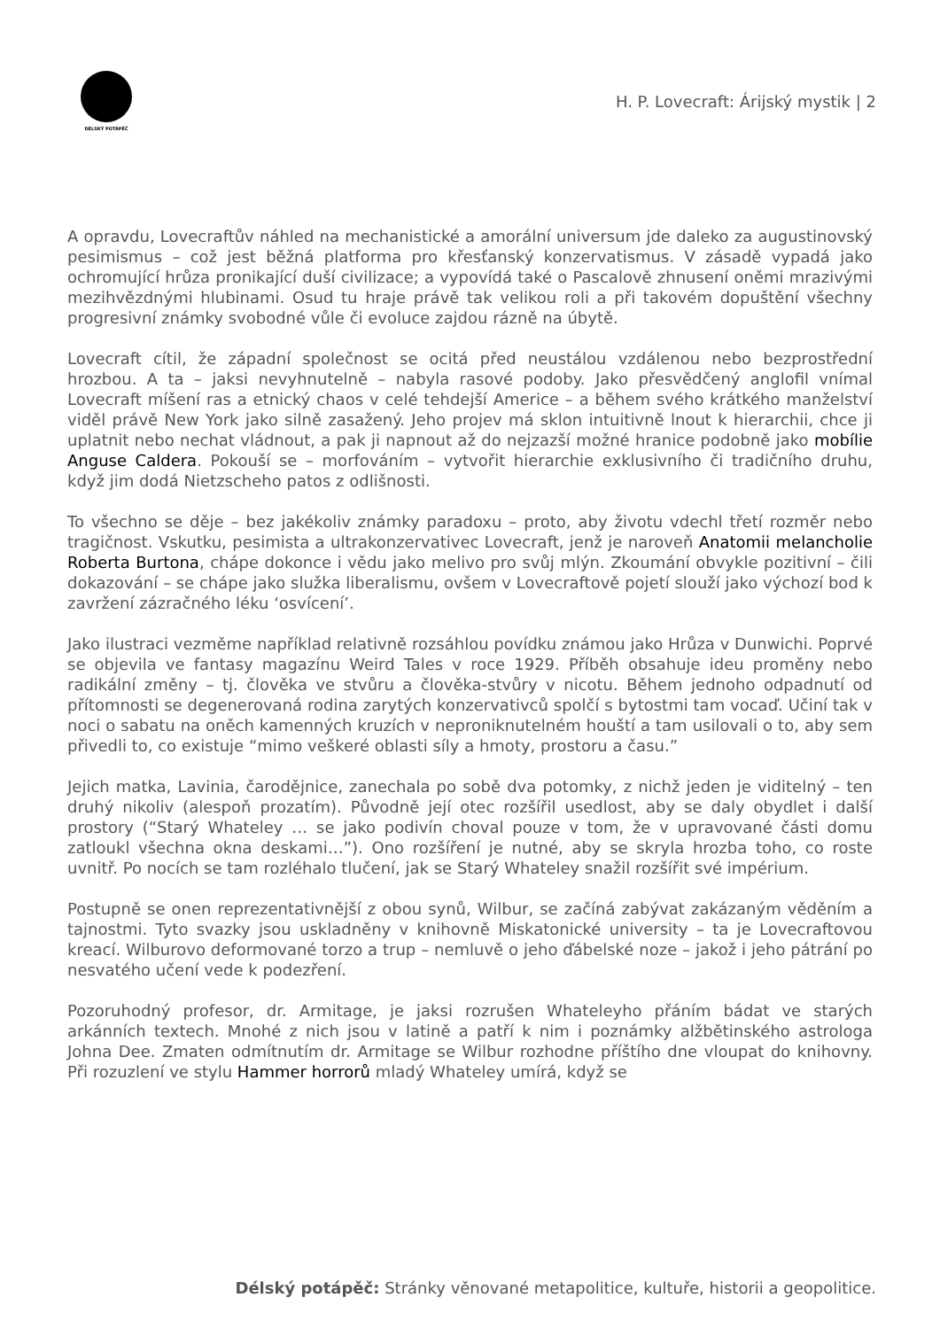DÉLSKÝ POTÁPĚČ
H. P. Lovecraft: Árijský mystik | 2
A opravdu, Lovecraftův náhled na mechanistické a amorální universum jde daleko za augustinovský pesimismus – což jest běžná platforma pro křesťanský konzervatismus. V zásadě vypadá jako ochromující hrůza pronikající duší civilizace; a vypovídá také o Pascalově zhnusení oněmi mrazivými mezihvězdnými hlubinami. Osud tu hraje právě tak velikou roli a při takovém dopuštění všechny progresivní známky svobodné vůle či evoluce zajdou rázně na úbytě.
Lovecraft cítil, že západní společnost se ocitá před neustálou vzdálenou nebo bezprostřední hrozbou. A ta – jaksi nevyhnutelně – nabyla rasové podoby. Jako přesvědčený anglofil vnímal Lovecraft míšení ras a etnický chaos v celé tehdejší Americe – a během svého krátkého manželství viděl právě New York jako silně zasažený. Jeho projev má sklon intuitivně lnout k hierarchii, chce ji uplatnit nebo nechat vládnout, a pak ji napnout až do nejzazší možné hranice podobně jako mobílie Anguse Caldera. Pokouší se – morfováním – vytvořit hierarchie exklusivního či tradičního druhu, když jim dodá Nietzscheho patos z odlišnosti.
To všechno se děje – bez jakékoliv známky paradoxu – proto, aby životu vdechl třetí rozměr nebo tragičnost. Vskutku, pesimista a ultrakonzervativec Lovecraft, jenž je naroveň Anatomii melancholie Roberta Burtona, chápe dokonce i vědu jako melivo pro svůj mlýn. Zkoumání obvykle pozitivní – čili dokazování – se chápe jako služka liberalismu, ovšem v Lovecraftově pojetí slouží jako výchozí bod k zavržení zázračného léku ‘osvícení’.
Jako ilustraci vezměme například relativně rozsáhlou povídku známou jako Hrůza v Dunwichi. Poprvé se objevila ve fantasy magazínu Weird Tales v roce 1929. Příběh obsahuje ideu proměny nebo radikální změny – tj. člověka ve stvůru a člověka-stvůry v nicotu. Během jednoho odpadnutí od přítomnosti se degenerovaná rodina zarytých konzervativců spolčí s bytostmi tam vocaď. Učiní tak v noci o sabatu na oněch kamenných kruzích v neproniknutelném houští a tam usilovali o to, aby sem přivedli to, co existuje “mimo veškeré oblasti síly a hmoty, prostoru a času.”
Jejich matka, Lavinia, čarodějnice, zanechala po sobě dva potomky, z nichž jeden je viditelný – ten druhý nikoliv (alespoň prozatím). Původně její otec rozšířil usedlost, aby se daly obydlet i další prostory (“Starý Whateley … se jako podivín choval pouze v tom, že v upravované části domu zatloukl všechna okna deskami…”). Ono rozšíření je nutné, aby se skryla hrozba toho, co roste uvnitř. Po nocích se tam rozléhalo tlučení, jak se Starý Whateley snažil rozšířit své impérium.
Postupně se onen reprezentativnější z obou synů, Wilbur, se začíná zabývat zakázaným věděním a tajnostmi. Tyto svazky jsou uskladněny v knihovně Miskatonické university – ta je Lovecraftovou kreací. Wilburovo deformované torzo a trup – nemluvě o jeho ďábelské noze – jakož i jeho pátrání po nesvatého učení vede k podezření.
Pozoruhodný profesor, dr. Armitage, je jaksi rozrušen Whateleyho přáním bádat ve starých arkánních textech. Mnohé z nich jsou v latině a patří k nim i poznámky alžbětinského astrologa Johna Dee. Zmaten odmítnutím dr. Armitage se Wilbur rozhodne příštího dne vloupat do knihovny. Při rozuzlení ve stylu Hammer horrorů mladý Whateley umírá, když se
Délský potápěč: Stránky věnované metapolitice, kultuře, historii a geopolitice.